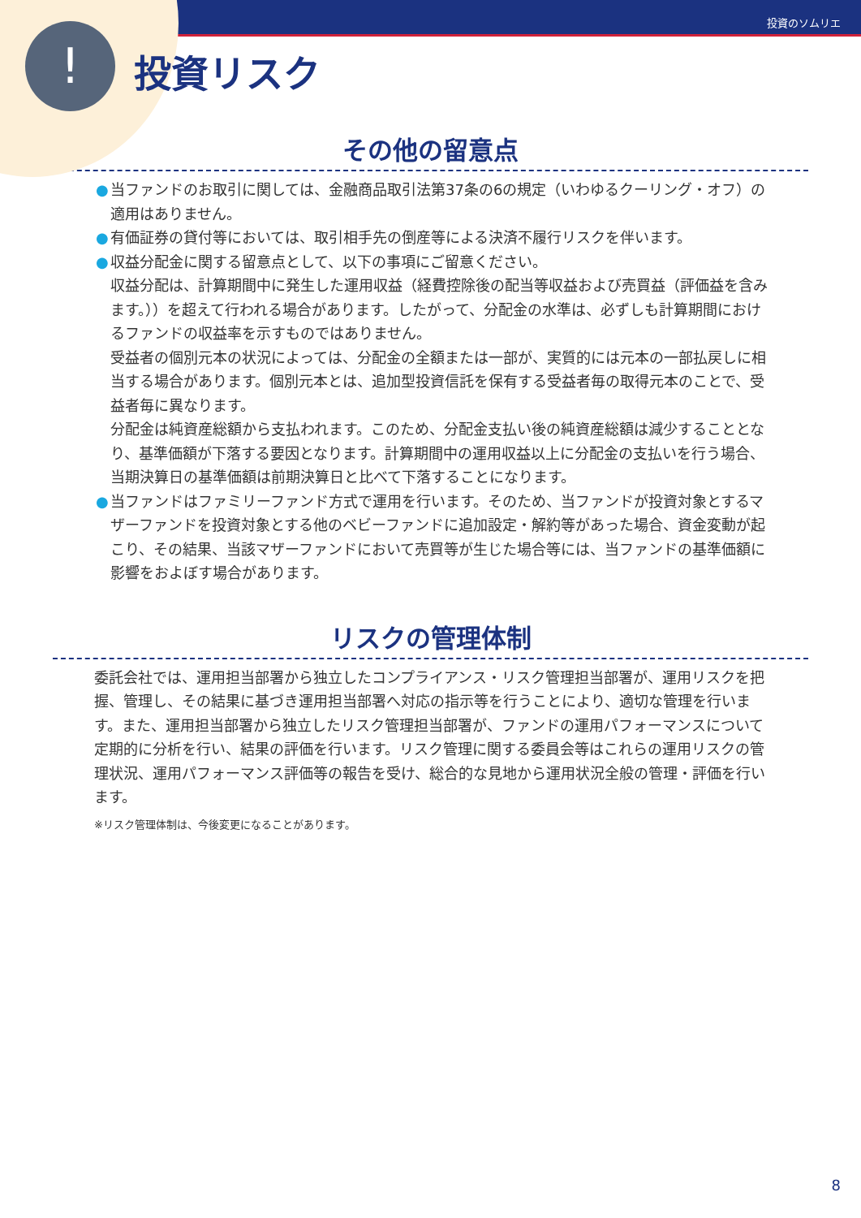!
投資のソムリエ
投資リスク
その他の留意点
● 当ファンドのお取引に関しては、金融商品取引法第37条の6の規定（いわゆるクーリング・オフ）の適用はありません。
● 有価証券の貸付等においては、取引相手先の倒産等による決済不履行リスクを伴います。
● 収益分配金に関する留意点として、以下の事項にご留意ください。
収益分配は、計算期間中に発生した運用収益（経費控除後の配当等収益および売買益（評価益を含みます。））を超えて行われる場合があります。したがって、分配金の水準は、必ずしも計算期間におけるファンドの収益率を示すものではありません。
受益者の個別元本の状況によっては、分配金の全額または一部が、実質的には元本の一部払戻しに相当する場合があります。個別元本とは、追加型投資信託を保有する受益者毎の取得元本のことで、受益者毎に異なります。
分配金は純資産総額から支払われます。このため、分配金支払い後の純資産総額は減少することとなり、基準価額が下落する要因となります。計算期間中の運用収益以上に分配金の支払いを行う場合、当期決算日の基準価額は前期決算日と比べて下落することになります。
● 当ファンドはファミリーファンド方式で運用を行います。そのため、当ファンドが投資対象とするマザーファンドを投資対象とする他のベビーファンドに追加設定・解約等があった場合、資金変動が起こり、その結果、当該マザーファンドにおいて売買等が生じた場合等には、当ファンドの基準価額に影響をおよぼす場合があります。
リスクの管理体制
委託会社では、運用担当部署から独立したコンプライアンス・リスク管理担当部署が、運用リスクを把握、管理し、その結果に基づき運用担当部署へ対応の指示等を行うことにより、適切な管理を行います。また、運用担当部署から独立したリスク管理担当部署が、ファンドの運用パフォーマンスについて定期的に分析を行い、結果の評価を行います。リスク管理に関する委員会等はこれらの運用リスクの管理状況、運用パフォーマンス評価等の報告を受け、総合的な見地から運用状況全般の管理・評価を行います。
※リスク管理体制は、今後変更になることがあります。
8